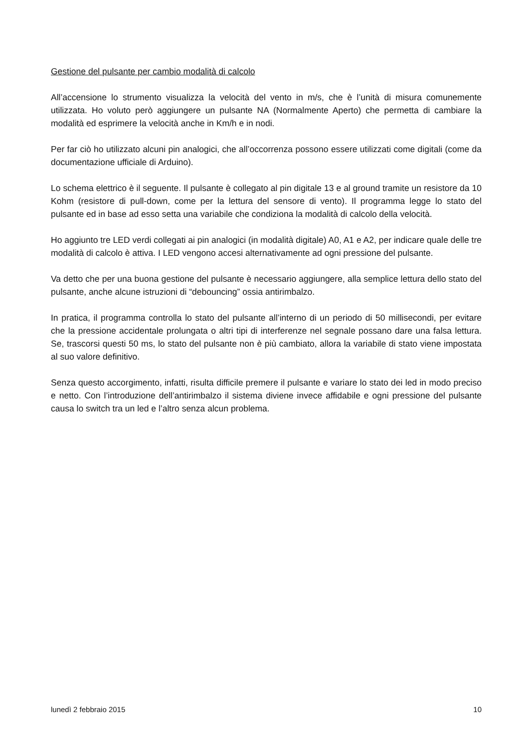Gestione del pulsante per cambio modalità di calcolo
All’accensione lo strumento visualizza la velocità del vento in m/s, che è l’unità di misura comunemente utilizzata. Ho voluto però aggiungere un pulsante NA (Normalmente Aperto) che permetta di cambiare la modalità ed esprimere la velocità anche in Km/h e in nodi.
Per far ciò ho utilizzato alcuni pin analogici, che all’occorrenza possono essere utilizzati come digitali (come da documentazione ufficiale di Arduino).
Lo schema elettrico è il seguente. Il pulsante è collegato al pin digitale 13 e al ground tramite un resistore da 10 Kohm (resistore di pull-down, come per la lettura del sensore di vento). Il programma legge lo stato del pulsante ed in base ad esso setta una variabile che condiziona la modalità di calcolo della velocità.
Ho aggiunto tre LED verdi collegati ai pin analogici (in modalità digitale) A0, A1 e A2, per indicare quale delle tre modalità di calcolo è attiva. I LED vengono accesi alternativamente ad ogni pressione del pulsante.
Va detto che per una buona gestione del pulsante è necessario aggiungere, alla semplice lettura dello stato del pulsante, anche alcune istruzioni di “debouncing” ossia antirimbalzo.
In pratica, il programma controlla lo stato del pulsante all’interno di un periodo di 50 millisecondi, per evitare che la pressione accidentale prolungata o altri tipi di interferenze nel segnale possano dare una falsa lettura. Se, trascorsi questi 50 ms, lo stato del pulsante non è più cambiato, allora la variabile di stato viene impostata al suo valore definitivo.
Senza questo accorgimento, infatti, risulta difficile premere il pulsante e variare lo stato dei led in modo preciso e netto. Con l’introduzione dell’antirimbalzo il sistema diviene invece affidabile e ogni pressione del pulsante causa lo switch tra un led e l’altro senza alcun problema.
lunedì 2 febbraio 2015 10